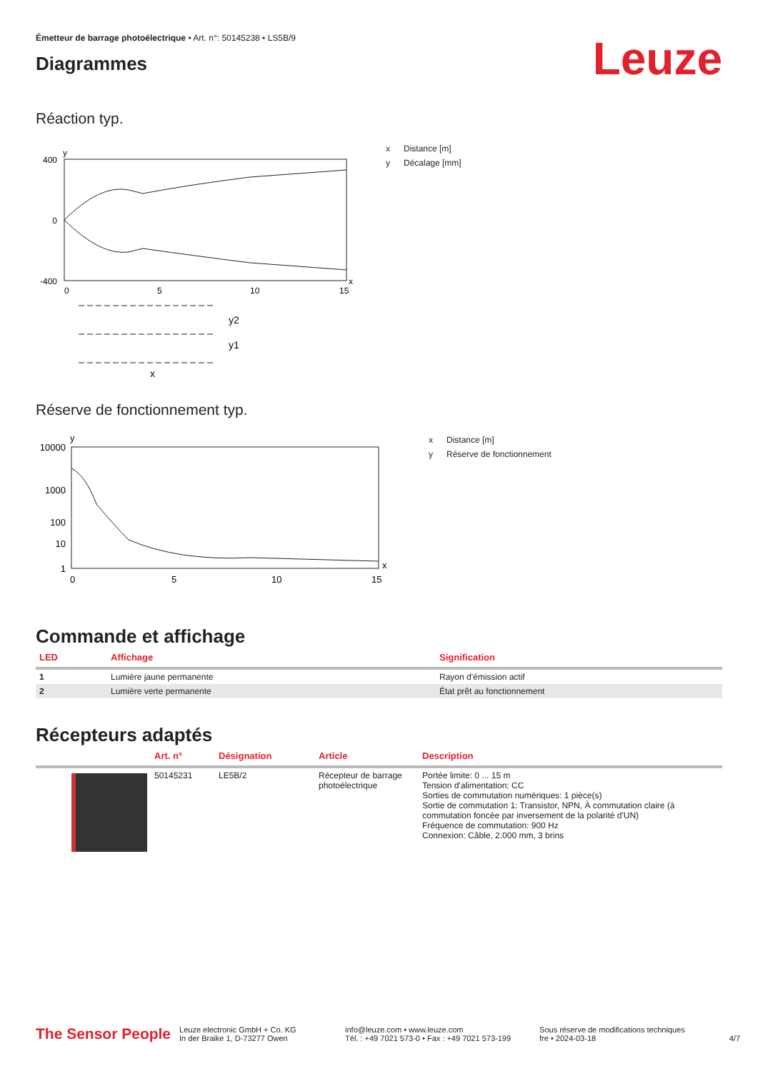Émetteur de barrage photoélectrique • Art. n°: 50145238 • LS5B/9
Diagrammes
Leuze
Réaction typ.
400
0
-400
0
5
10
15
x
y
x Distance [m]
y Décalage [mm]
y2
y1
x
Réserve de fonctionnement typ.
10000
1000
100
10
1
0
5
10
15
x
y
x Distance [m]
y Réserve de fonctionnement
Commande et affichage
| LED | Affichage | Signification |
| --- | --- | --- |
| 1 | Lumière jaune permanente | Rayon d'émission actif |
| 2 | Lumière verte permanente | État prêt au fonctionnement |
Récepteurs adaptés
| | Art. n° | Désignation | Article | Description |
| --- | --- | --- | --- | --- |
| | 50145231 | LE5B/2 | Récepteur de barrage photoélectrique | Portée limite: 0 ... 15 m Tension d'alimentation: CC Sorties de commutation numériques: 1 pièce(s) Sortie de commutation 1: Transistor, NPN, À commutation claire (à commutation foncée par inversement de la polarité d'UN) Fréquence de commutation: 900 Hz Connexion: Câble, 2.000 mm, 3 brins |
The Sensor People
Leuze electronic GmbH + Co. KG
In der Braike 1, D-73277 Owen
info@leuze.com • www.leuze.com
Tél. : +49 7021 573-0 • Fax : +49 7021 573-199
Sous réserve de modifications techniques
fre • 2024-03-18
4/7